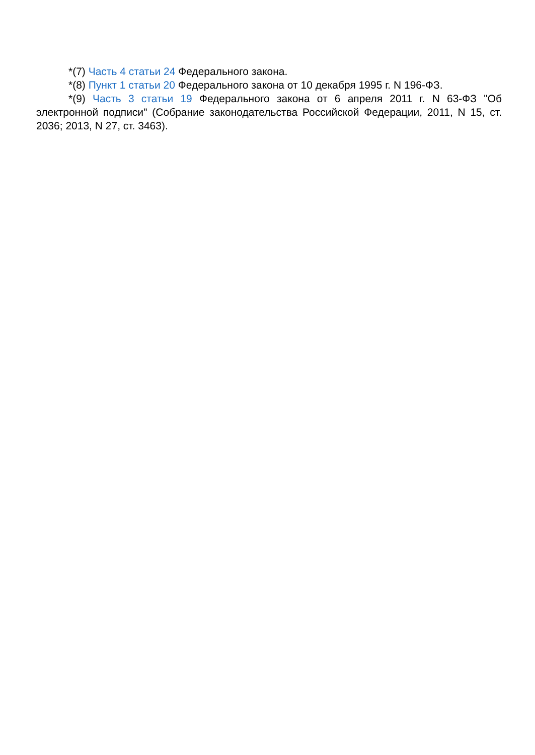*(7) Часть 4 статьи 24 Федерального закона.
*(8) Пункт 1 статьи 20 Федерального закона от 10 декабря 1995 г. N 196-ФЗ.
*(9) Часть 3 статьи 19 Федерального закона от 6 апреля 2011 г. N 63-ФЗ "Об электронной подписи" (Собрание законодательства Российской Федерации, 2011, N 15, ст. 2036; 2013, N 27, ст. 3463).